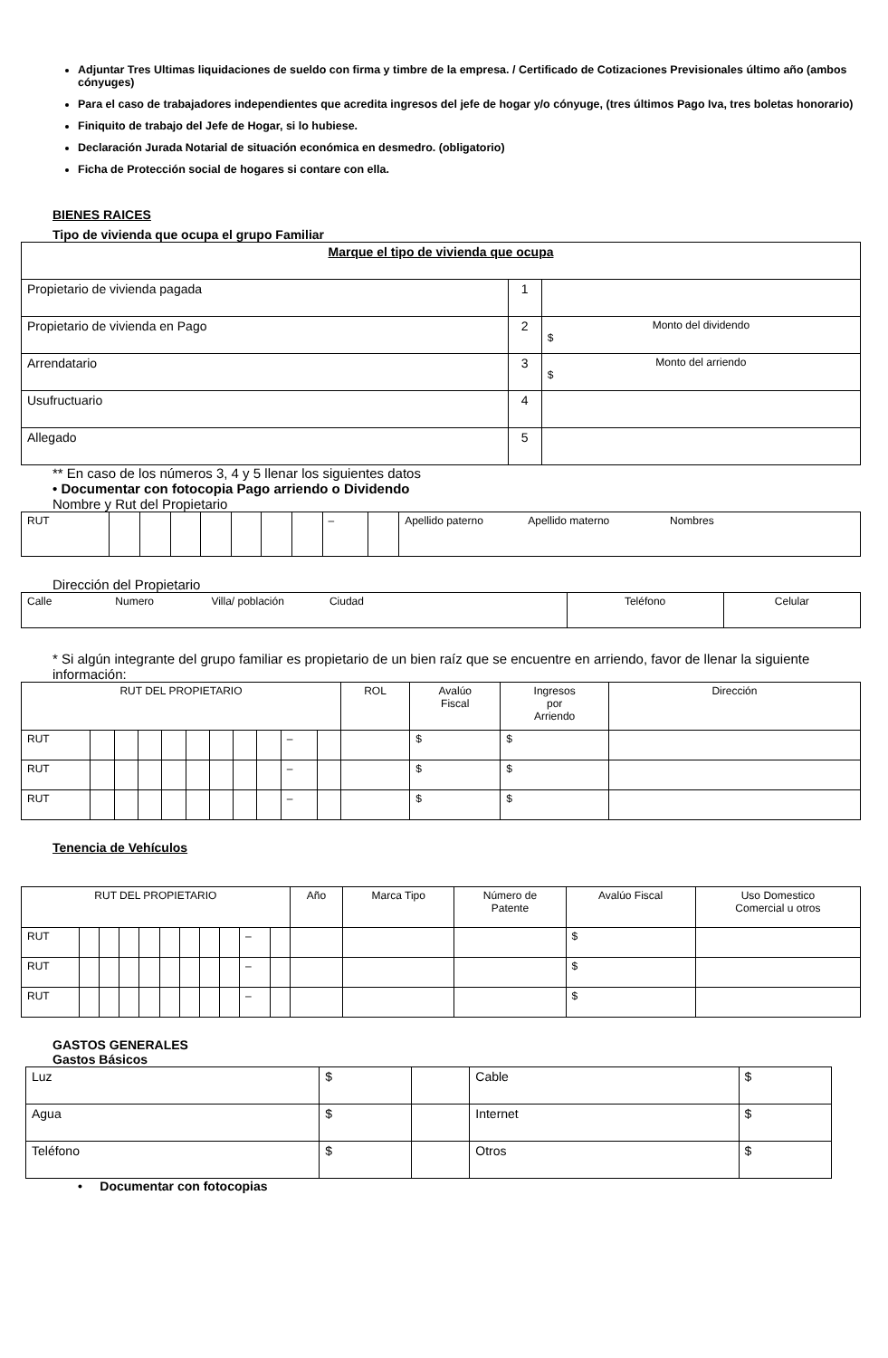Adjuntar Tres Ultimas liquidaciones de sueldo con firma y timbre de la empresa. / Certificado de Cotizaciones Previsionales último año (ambos cónyuges)
Para el caso de trabajadores independientes que acredita ingresos del jefe de hogar y/o cónyuge, (tres últimos Pago Iva, tres boletas honorario)
Finiquito de trabajo del Jefe de Hogar, si lo hubiese.
Declaración Jurada Notarial de situación económica en desmedro. (obligatorio)
Ficha de Protección social de hogares si contare con ella.
BIENES RAICES
Tipo de vivienda que ocupa el grupo Familiar
| Marque el tipo de vivienda que ocupa | | |
| Propietario de vivienda pagada | 1 | |
| Propietario de vivienda en Pago | 2 | Monto del dividendo $ |
| Arrendatario | 3 | Monto del arriendo $ |
| Usufructuario | 4 | |
| Allegado | 5 | |
** En caso de los números 3, 4 y 5 llenar los siguientes datos
• Documentar con fotocopia Pago arriendo o Dividendo
Nombre y Rut del Propietario
| RUT | | | | | | | | – | | Apellido paterno Apellido materno Nombres |
Dirección del Propietario
| Calle Numero Villa/ población Ciudad | Teléfono | Celular |
* Si algún integrante del grupo familiar es propietario de un bien raíz que se encuentre en arriendo, favor de llenar la siguiente información:
| RUT DEL PROPIETARIO | | | | | | | | | | | ROL | Avalúo Fiscal | Ingresos por Arriendo | Dirección |
| RUT | | | | | | | | | – | | | $ | $ | |
| RUT | | | | | | | | | – | | | $ | $ | |
| RUT | | | | | | | | | – | | | $ | $ | |
Tenencia de Vehículos
| RUT DEL PROPIETARIO | | | | | | | | | | | Año | Marca Tipo | Número de Patente | Avalúo Fiscal | Uso Domestico Comercial u otros |
| RUT | | | | | | | | | – | | | | | $ | |
| RUT | | | | | | | | | – | | | | | $ | |
| RUT | | | | | | | | | – | | | | | $ | |
GASTOS GENERALES
Gastos Básicos
| Luz | $ | | Cable | $ |
| Agua | $ | | Internet | $ |
| Teléfono | $ | | Otros | $ |
• Documentar con fotocopias